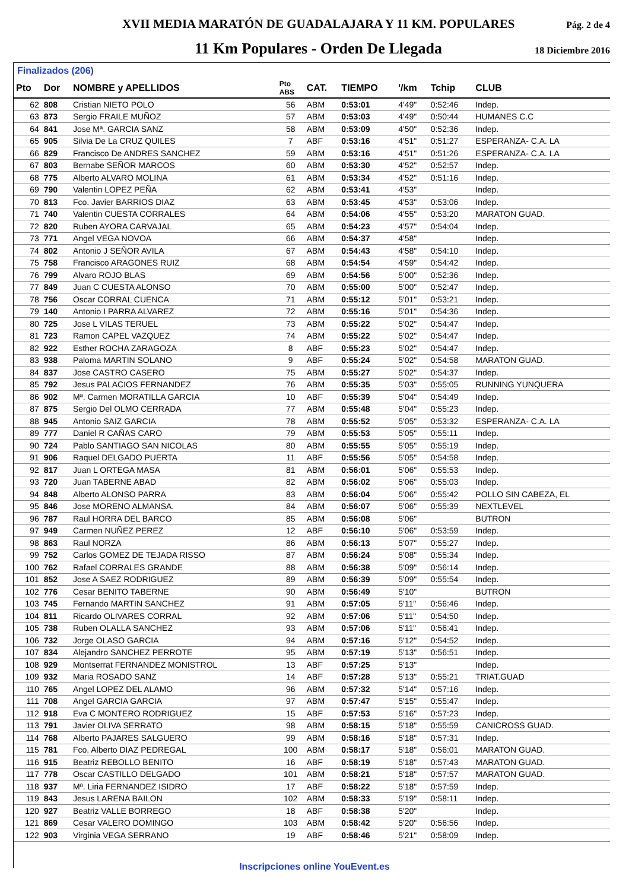XVII MEDIA MARATÓN DE GUADALAJARA Y 11 KM. POPULARES Pág. 2 de 4
11 Km Populares - Orden De Llegada 18 Diciembre 2016
Finalizados (206)
| Pto | Dor | NOMBRE y APELLIDOS | Pto ABS | CAT. | TIEMPO | '/km | Tchip | CLUB |
| --- | --- | --- | --- | --- | --- | --- | --- | --- |
| 62 | 808 | Cristian NIETO POLO | 56 | ABM | 0:53:01 | 4'49" | 0:52:46 | Indep. |
| 63 | 873 | Sergio FRAILE MUÑOZ | 57 | ABM | 0:53:03 | 4'49" | 0:50:44 | HUMANES C.C |
| 64 | 841 | Jose Mª. GARCIA SANZ | 58 | ABM | 0:53:09 | 4'50" | 0:52:36 | Indep. |
| 65 | 905 | Silvia De La CRUZ QUILES | 7 | ABF | 0:53:16 | 4'51" | 0:51:27 | ESPERANZA- C.A. LA |
| 66 | 829 | Francisco De ANDRES SANCHEZ | 59 | ABM | 0:53:16 | 4'51" | 0:51:26 | ESPERANZA- C.A. LA |
| 67 | 803 | Bernabe SEÑOR MARCOS | 60 | ABM | 0:53:30 | 4'52" | 0:52:57 | Indep. |
| 68 | 775 | Alberto ALVARO MOLINA | 61 | ABM | 0:53:34 | 4'52" | 0:51:16 | Indep. |
| 69 | 790 | Valentin LOPEZ PEÑA | 62 | ABM | 0:53:41 | 4'53" | | Indep. |
| 70 | 813 | Fco. Javier BARRIOS DIAZ | 63 | ABM | 0:53:45 | 4'53" | 0:53:06 | Indep. |
| 71 | 740 | Valentin CUESTA CORRALES | 64 | ABM | 0:54:06 | 4'55" | 0:53:20 | MARATON GUAD. |
| 72 | 820 | Ruben AYORA CARVAJAL | 65 | ABM | 0:54:23 | 4'57" | 0:54:04 | Indep. |
| 73 | 771 | Angel VEGA NOVOA | 66 | ABM | 0:54:37 | 4'58" | | Indep. |
| 74 | 802 | Antonio J SEÑOR AVILA | 67 | ABM | 0:54:43 | 4'58" | 0:54:10 | Indep. |
| 75 | 758 | Francisco ARAGONES RUIZ | 68 | ABM | 0:54:54 | 4'59" | 0:54:42 | Indep. |
| 76 | 799 | Alvaro ROJO BLAS | 69 | ABM | 0:54:56 | 5'00" | 0:52:36 | Indep. |
| 77 | 849 | Juan C CUESTA ALONSO | 70 | ABM | 0:55:00 | 5'00" | 0:52:47 | Indep. |
| 78 | 756 | Oscar CORRAL CUENCA | 71 | ABM | 0:55:12 | 5'01" | 0:53:21 | Indep. |
| 79 | 140 | Antonio I PARRA ALVAREZ | 72 | ABM | 0:55:16 | 5'01" | 0:54:36 | Indep. |
| 80 | 725 | Jose L VILAS TERUEL | 73 | ABM | 0:55:22 | 5'02" | 0:54:47 | Indep. |
| 81 | 723 | Ramon CAPEL VAZQUEZ | 74 | ABM | 0:55:22 | 5'02" | 0:54:47 | Indep. |
| 82 | 922 | Esther ROCHA ZARAGOZA | 8 | ABF | 0:55:23 | 5'02" | 0:54:47 | Indep. |
| 83 | 938 | Paloma MARTIN SOLANO | 9 | ABF | 0:55:24 | 5'02" | 0:54:58 | MARATON GUAD. |
| 84 | 837 | Jose CASTRO CASERO | 75 | ABM | 0:55:27 | 5'02" | 0:54:37 | Indep. |
| 85 | 792 | Jesus PALACIOS FERNANDEZ | 76 | ABM | 0:55:35 | 5'03" | 0:55:05 | RUNNING YUNQUERA |
| 86 | 902 | Mª. Carmen MORATILLA GARCIA | 10 | ABF | 0:55:39 | 5'04" | 0:54:49 | Indep. |
| 87 | 875 | Sergio Del OLMO CERRADA | 77 | ABM | 0:55:48 | 5'04" | 0:55:23 | Indep. |
| 88 | 945 | Antonio SAIZ GARCIA | 78 | ABM | 0:55:52 | 5'05" | 0:53:32 | ESPERANZA- C.A. LA |
| 89 | 777 | Daniel R CAÑAS CARO | 79 | ABM | 0:55:53 | 5'05" | 0:55:11 | Indep. |
| 90 | 724 | Pablo SANTIAGO SAN NICOLAS | 80 | ABM | 0:55:55 | 5'05" | 0:55:19 | Indep. |
| 91 | 906 | Raquel DELGADO PUERTA | 11 | ABF | 0:55:56 | 5'05" | 0:54:58 | Indep. |
| 92 | 817 | Juan L ORTEGA MASA | 81 | ABM | 0:56:01 | 5'06" | 0:55:53 | Indep. |
| 93 | 720 | Juan TABERNE ABAD | 82 | ABM | 0:56:02 | 5'06" | 0:55:03 | Indep. |
| 94 | 848 | Alberto ALONSO PARRA | 83 | ABM | 0:56:04 | 5'06" | 0:55:42 | POLLO SIN CABEZA, EL |
| 95 | 846 | Jose MORENO ALMANSA. | 84 | ABM | 0:56:07 | 5'06" | 0:55:39 | NEXTLEVEL |
| 96 | 787 | Raul HORRA DEL BARCO | 85 | ABM | 0:56:08 | 5'06" | | BUTRON |
| 97 | 949 | Carmen NUÑEZ PEREZ | 12 | ABF | 0:56:10 | 5'06" | 0:53:59 | Indep. |
| 98 | 863 | Raul NORZA | 86 | ABM | 0:56:13 | 5'07" | 0:55:27 | Indep. |
| 99 | 752 | Carlos GOMEZ DE TEJADA RISSO | 87 | ABM | 0:56:24 | 5'08" | 0:55:34 | Indep. |
| 100 | 762 | Rafael CORRALES GRANDE | 88 | ABM | 0:56:38 | 5'09" | 0:56:14 | Indep. |
| 101 | 852 | Jose A SAEZ RODRIGUEZ | 89 | ABM | 0:56:39 | 5'09" | 0:55:54 | Indep. |
| 102 | 776 | Cesar BENITO TABERNE | 90 | ABM | 0:56:49 | 5'10" | | BUTRON |
| 103 | 745 | Fernando MARTIN SANCHEZ | 91 | ABM | 0:57:05 | 5'11" | 0:56:46 | Indep. |
| 104 | 811 | Ricardo OLIVARES CORRAL | 92 | ABM | 0:57:06 | 5'11" | 0:54:50 | Indep. |
| 105 | 738 | Ruben OLALLA SANCHEZ | 93 | ABM | 0:57:06 | 5'11" | 0:56:41 | Indep. |
| 106 | 732 | Jorge OLASO GARCIA | 94 | ABM | 0:57:16 | 5'12" | 0:54:52 | Indep. |
| 107 | 834 | Alejandro SANCHEZ PERROTE | 95 | ABM | 0:57:19 | 5'13" | 0:56:51 | Indep. |
| 108 | 929 | Montserrat FERNANDEZ MONISTROL | 13 | ABF | 0:57:25 | 5'13" | | Indep. |
| 109 | 932 | Maria ROSADO SANZ | 14 | ABF | 0:57:28 | 5'13" | 0:55:21 | TRIAT.GUAD |
| 110 | 765 | Angel LOPEZ DEL ALAMO | 96 | ABM | 0:57:32 | 5'14" | 0:57:16 | Indep. |
| 111 | 708 | Angel GARCIA GARCIA | 97 | ABM | 0:57:47 | 5'15" | 0:55:47 | Indep. |
| 112 | 918 | Eva C MONTERO RODRIGUEZ | 15 | ABF | 0:57:53 | 5'16" | 0:57:23 | Indep. |
| 113 | 791 | Javier OLIVA SERRATO | 98 | ABM | 0:58:15 | 5'18" | 0:55:59 | CANICROSS GUAD. |
| 114 | 768 | Alberto PAJARES SALGUERO | 99 | ABM | 0:58:16 | 5'18" | 0:57:31 | Indep. |
| 115 | 781 | Fco. Alberto DIAZ PEDREGAL | 100 | ABM | 0:58:17 | 5'18" | 0:56:01 | MARATON GUAD. |
| 116 | 915 | Beatriz REBOLLO BENITO | 16 | ABF | 0:58:19 | 5'18" | 0:57:43 | MARATON GUAD. |
| 117 | 778 | Oscar CASTILLO DELGADO | 101 | ABM | 0:58:21 | 5'18" | 0:57:57 | MARATON GUAD. |
| 118 | 937 | Mª. Liria FERNANDEZ ISIDRO | 17 | ABF | 0:58:22 | 5'18" | 0:57:59 | Indep. |
| 119 | 843 | Jesus LARENA BAILON | 102 | ABM | 0:58:33 | 5'19" | 0:58:11 | Indep. |
| 120 | 927 | Beatriz VALLE BORREGO | 18 | ABF | 0:58:38 | 5'20" | | Indep. |
| 121 | 869 | Cesar VALERO DOMINGO | 103 | ABM | 0:58:42 | 5'20" | 0:56:56 | Indep. |
| 122 | 903 | Virginia VEGA SERRANO | 19 | ABF | 0:58:46 | 5'21" | 0:58:09 | Indep. |
Inscripciones online YouEvent.es